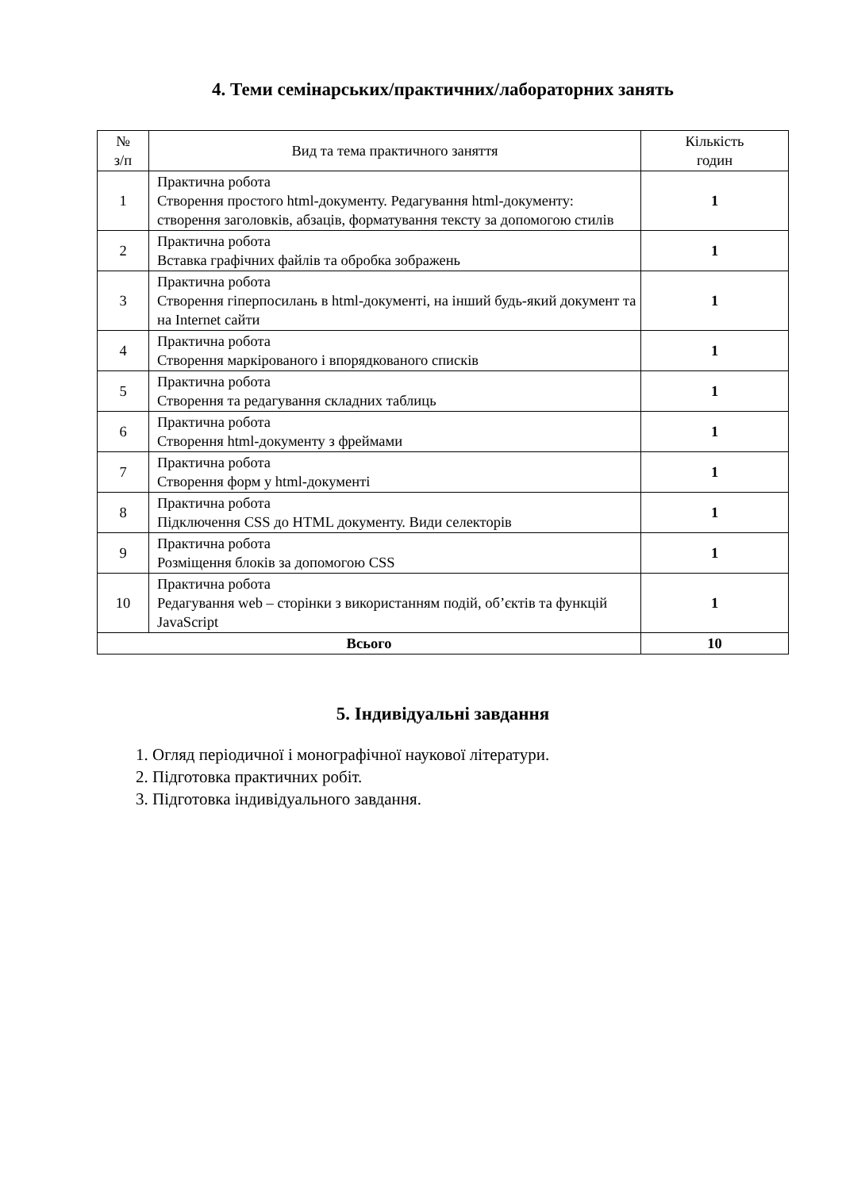4. Теми семінарських/практичних/лабораторних занять
| № з/п | Вид та тема практичного заняття | Кількість годин |
| --- | --- | --- |
| 1 | Практична робота Створення простого html-документу. Редагування html-документу: створення заголовків, абзаців, форматування тексту за допомогою стилів | 1 |
| 2 | Практична робота Вставка графічних файлів та обробка зображень | 1 |
| 3 | Практична робота Створення гіперпосилань в html-документі, на інший будь-який документ та на Internet сайти | 1 |
| 4 | Практична робота Створення маркірованого і впорядкованого списків | 1 |
| 5 | Практична робота Створення та редагування складних таблиць | 1 |
| 6 | Практична робота Створення html-документу з фреймами | 1 |
| 7 | Практична робота Створення форм у html-документі | 1 |
| 8 | Практична робота Підключення CSS до HTML документу. Види селекторів | 1 |
| 9 | Практична робота Розміщення блоків за допомогою CSS | 1 |
| 10 | Практична робота Редагування web – сторінки з використанням подій, об’єктів та функцій JavaScript | 1 |
| Всього | | 10 |
5. Індивідуальні завдання
1. Огляд періодичної і монографічної наукової літератури.
2. Підготовка практичних робіт.
3. Підготовка індивідуального завдання.